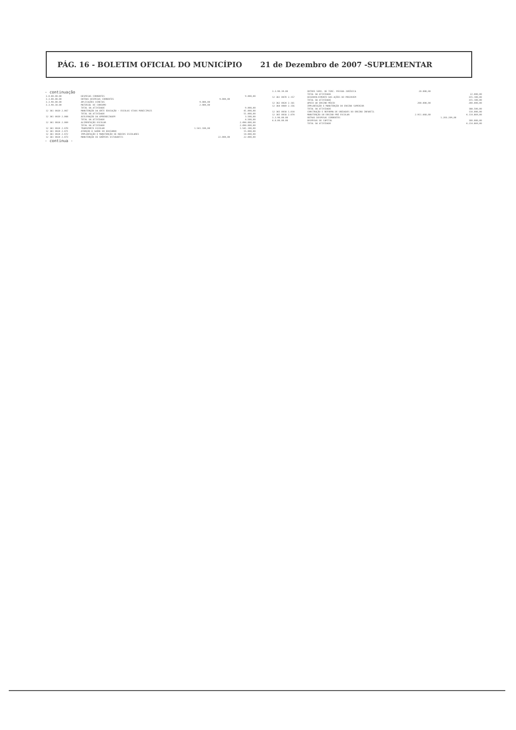PÁG. 16 - BOLETIM OFICIAL DO MUNICÍPIO 21 de Dezembro de 2007 -SUPLEMENTAR
- continuação
| 3.0.00.00.00 | DESPESAS CORRENTES | | | 9.000,00 |
| 3.3.00.00.00 | OUTRAS DESPESAS CORRENTES | | 9.000,00 | |
| 3.3.90.00.00 | APLICAÇÕES DIRETAS | 9.000,00 | | |
| 3.3.90.30.00 | MATERIAL DE CONSUMO | 2.000,00 | | |
| | TOTAL DA ATIVIDADE | | | 9.000,00 |
| 12 361 0020 2.067 | MANUTENÇÃO DA ARTE EDUCAÇÃO - ESCOLAS VIVAS MUNICIPAIS | | | 41.000,00 |
| | TOTAL DA ATIVIDADE | | | 51.000,00 |
| 12 361 0020 2.068 | ACELERAÇÃO DA APRENDIZAGEM | | | 3.500,00 |
| | TOTAL DA ATIVIDADE | | | 4.500,00 |
| 12 361 0024 2.069 | ALIMENTAÇÃO ESCOLAR | | | 2.494.000,00 |
| | TOTAL DA ATIVIDADE | | | 2.494.000,00 |
| 12 361 0024 2.070 | TRANSPORTE ESCOLAR | 1.541.100,00 | | 1.541.100,00 |
| 12 361 0024 2.071 | ATENÇÃO À SAÚDE DO EDUCANDO | | | 15.000,00 |
| 12 361 0024 2.072 | IMPLANTAÇÃO E MANUTENÇÃO DE RÁDIOS ESCOLARES | | | 14.000,00 |
| 12 361 0024 2.073 | MANUTENÇÃO DE GRÊMIOS ESTUDANTIS | | 22.000,00 | 22.000,00 |
- continua -
| 3.3.90.39.00 | OUTROS SERV. DE TERC. PESSOA JURÍDICA | 20.000,00 | | |
| | TOTAL DA ATIVIDADE | | | 22.000,00 |
| 12 361 0070 2.157 | DESENVOLVIMENTO DAS AÇÕES DO PROJOVEM | | | 315.100,00 |
| | TOTAL DA ATIVIDADE | | | 315.100,00 |
| 12 362 0024 2.161 | APOIO AO ENSINO MÉDIO | 200.000,00 | | 200.000,00 |
| 12 364 0069 2.156 | IMPLANTAÇÃO E MANUTENÇÃO DO ENSINO SUPERIOR | | | |
| | TOTAL DA ATIVIDADE | | | 188.500,00 |
| 12 365 0018 1.014 | CONSTRUÇÃO E REFORMA DE UNIDADES DO ENSINO INFANTIL | | | 110.000,00 |
| 12 365 0018 2.074 | MANUTENÇÃO DO ENSINO PRÉ ESCOLAR | 2.911.660,00 | | 4.114.869,00 |
| 3.3.90.00.00 | OUTRAS DESPESAS CORRENTES | | 1.203.209,00 | |
| 4.0.00.00.00 | DESPESAS DE CAPITAL | | | 100.000,00 |
| | TOTAL DA ATIVIDADE | | | 4.214.869,00 |